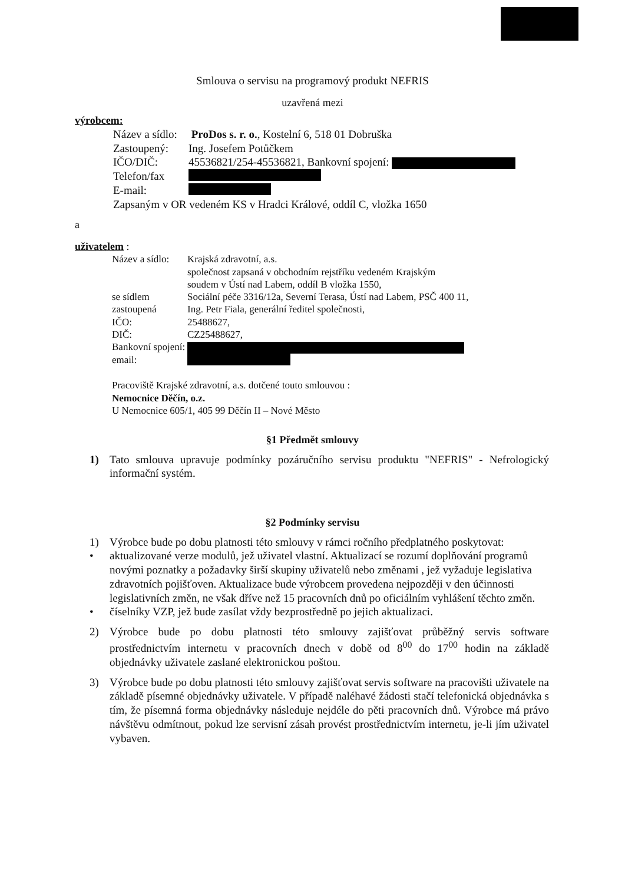Smlouva o servisu na programový produkt NEFRIS
uzavřená mezi
výrobcem:
Název a sídlo: ProDos s. r. o., Kostelní 6, 518 01 Dobruška
Zastoupený: Ing. Josefem Potůčkem
IČO/DIČ: 45536821/254-45536821, Bankovní spojení:
Telefon/fax
E-mail:
Zapsaným v OR vedeném KS v Hradci Králové, oddíl C, vložka 1650
a
uživatelem :
Název a sídlo: Krajská zdravotní, a.s.
společnost zapsaná v obchodním rejstříku vedeném Krajským
soudem v Ústí nad Labem, oddíl B vložka 1550,
se sídlem Sociální péče 3316/12a, Severní Terasa, Ústí nad Labem, PSČ 400 11,
zastoupená Ing. Petr Fiala, generální ředitel společnosti,
IČO: 25488627,
DIČ: CZ25488627,
Bankovní spojení:
email:
Pracoviště Krajské zdravotní, a.s. dotčené touto smlouvou :
Nemocnice Děčín, o.z.
U Nemocnice 605/1, 405 99 Děčín II – Nové Město
§1 Předmět smlouvy
1) Tato smlouva upravuje podmínky pozáručního servisu produktu "NEFRIS" - Nefrologický informační systém.
§2 Podmínky servisu
1) Výrobce bude po dobu platnosti této smlouvy v rámci ročního předplatného poskytovat:
• aktualizované verze modulů, jež uživatel vlastní. Aktualizací se rozumí doplňování programů novými poznatky a požadavky širší skupiny uživatelů nebo změnami , jež vyžaduje legislativa zdravotních pojišťoven. Aktualizace bude výrobcem provedena nejpozději v den účinnosti legislativních změn, ne však dříve než 15 pracovních dnů po oficiálním vyhlášení těchto změn.
• číselníky VZP, jež bude zasílat vždy bezprostředně po jejich aktualizaci.
2) Výrobce bude po dobu platnosti této smlouvy zajišťovat průběžný servis software prostřednictvím internetu v pracovních dnech v době od 8<sup>00</sup> do 17<sup>00</sup> hodin na základě objednávky uživatele zaslané elektronickou poštou.
3) Výrobce bude po dobu platnosti této smlouvy zajišťovat servis software na pracovišti uživatele na základě písemné objednávky uživatele. V případě naléhavé žádosti stačí telefonická objednávka s tím, že písemná forma objednávky následuje nejdéle do pěti pracovních dnů. Výrobce má právo návštěvu odmítnout, pokud lze servisní zásah provést prostřednictvím internetu, je-li jím uživatel vybaven.